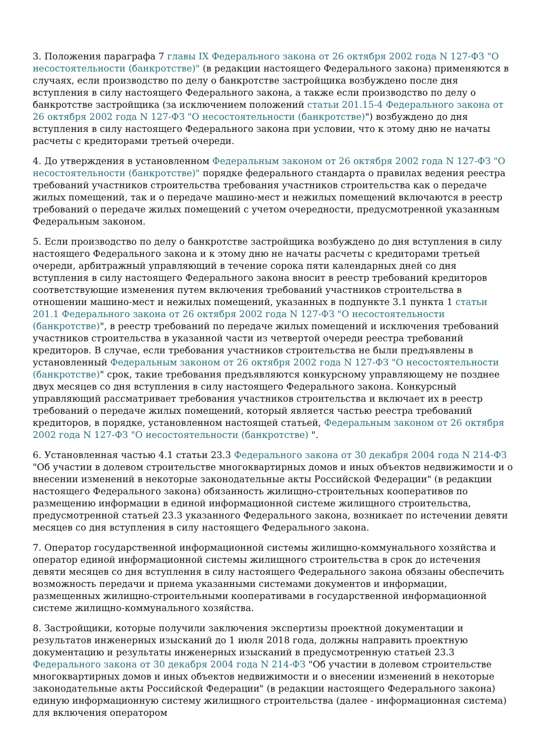3. Положения параграфа 7 главы IX Федерального закона от 26 октября 2002 года N 127-ФЗ "О несостоятельности (банкротстве)" (в редакции настоящего Федерального закона) применяются в случаях, если производство по делу о банкротстве застройщика возбуждено после дня вступления в силу настоящего Федерального закона, а также если производство по делу о банкротстве застройщика (за исключением положений статьи 201.15-4 Федерального закона от 26 октября 2002 года N 127-ФЗ "О несостоятельности (банкротстве)") возбуждено до дня вступления в силу настоящего Федерального закона при условии, что к этому дню не начаты расчеты с кредиторами третьей очереди.
4. До утверждения в установленном Федеральным законом от 26 октября 2002 года N 127-ФЗ "О несостоятельности (банкротстве)" порядке федерального стандарта о правилах ведения реестра требований участников строительства требования участников строительства как о передаче жилых помещений, так и о передаче машино-мест и нежилых помещений включаются в реестр требований о передаче жилых помещений с учетом очередности, предусмотренной указанным Федеральным законом.
5. Если производство по делу о банкротстве застройщика возбуждено до дня вступления в силу настоящего Федерального закона и к этому дню не начаты расчеты с кредиторами третьей очереди, арбитражный управляющий в течение сорока пяти календарных дней со дня вступления в силу настоящего Федерального закона вносит в реестр требований кредиторов соответствующие изменения путем включения требований участников строительства в отношении машино-мест и нежилых помещений, указанных в подпункте 3.1 пункта 1 статьи 201.1 Федерального закона от 26 октября 2002 года N 127-ФЗ "О несостоятельности (банкротстве)", в реестр требований по передаче жилых помещений и исключения требований участников строительства в указанной части из четвертой очереди реестра требований кредиторов. В случае, если требования участников строительства не были предъявлены в установленный Федеральным законом от 26 октября 2002 года N 127-ФЗ "О несостоятельности (банкротстве)" срок, такие требования предъявляются конкурсному управляющему не позднее двух месяцев со дня вступления в силу настоящего Федерального закона. Конкурсный управляющий рассматривает требования участников строительства и включает их в реестр требований о передаче жилых помещений, который является частью реестра требований кредиторов, в порядке, установленном настоящей статьей, Федеральным законом от 26 октября 2002 года N 127-ФЗ "О несостоятельности (банкротстве) ".
6. Установленная частью 4.1 статьи 23.3 Федерального закона от 30 декабря 2004 года N 214-ФЗ "Об участии в долевом строительстве многоквартирных домов и иных объектов недвижимости и о внесении изменений в некоторые законодательные акты Российской Федерации" (в редакции настоящего Федерального закона) обязанность жилищно-строительных кооперативов по размещению информации в единой информационной системе жилищного строительства, предусмотренной статьей 23.3 указанного Федерального закона, возникает по истечении девяти месяцев со дня вступления в силу настоящего Федерального закона.
7. Оператор государственной информационной системы жилищно-коммунального хозяйства и оператор единой информационной системы жилищного строительства в срок до истечения девяти месяцев со дня вступления в силу настоящего Федерального закона обязаны обеспечить возможность передачи и приема указанными системами документов и информации, размещенных жилищно-строительными кооперативами в государственной информационной системе жилищно-коммунального хозяйства.
8. Застройщики, которые получили заключения экспертизы проектной документации и результатов инженерных изысканий до 1 июля 2018 года, должны направить проектную документацию и результаты инженерных изысканий в предусмотренную статьей 23.3 Федерального закона от 30 декабря 2004 года N 214-ФЗ "Об участии в долевом строительстве многоквартирных домов и иных объектов недвижимости и о внесении изменений в некоторые законодательные акты Российской Федерации" (в редакции настоящего Федерального закона) единую информационную систему жилищного строительства (далее - информационная система) для включения оператором